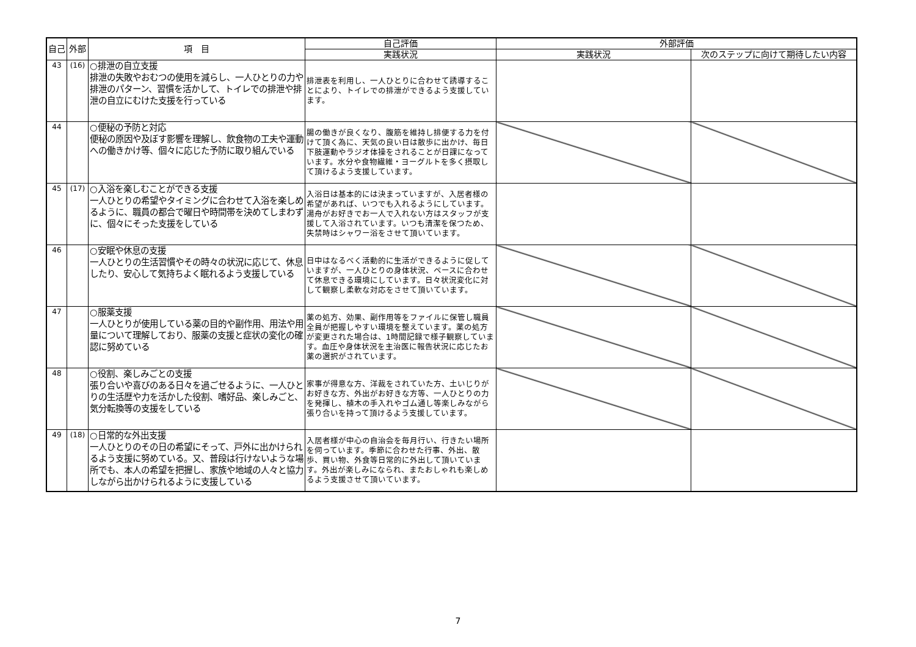| 自己 | 外部 | 項 目 | 自己評価 | 外部評価 | |
| --- | --- | --- | --- | --- | --- |
| | | | 実践状況 | 実践状況 | 次のステップに向けて期待したい内容 |
| 43 | (16) | ○排泄の自立支援 排泄の失敗やおむつの使用を減らし、一人ひとりの力や排泄のパターン、習慣を活かして、トイレでの排泄や排泄の自立にむけた支援を行っている | 排泄表を利用し、一人ひとりに合わせて誘導することにより、トイレでの排泄ができるよう支援しています。 | | |
| 44 | | ○便秘の予防と対応 便秘の原因や及ぼす影響を理解し、飲食物の工夫や運動への働きかけ等、個々に応じた予防に取り組んでいる | 腸の働きが良くなり、腹筋を維持し排便する力を付けて頂く為に、天気の良い日は散歩に出かけ、毎日下肢運動やラジオ体操をされることが日課になっています。水分や食物繊維・ヨーグルトを多く摂取して頂けるよう支援しています。 | | |
| 45 | (17) | ○入浴を楽しむことができる支援 一人ひとりの希望やタイミングに合わせて入浴を楽しめるように、職員の都合で曜日や時間帯を決めてしまわずに、個々にそった支援をしている | 入浴日は基本的には決まっていますが、入居者様の希望があれば、いつでも入れるようにしています。湯舟がお好きでお一人で入れない方はスタッフが支援して入浴されています。いつも清潔を保つため、失禁時はシャワー浴をさせて頂いています。 | | |
| 46 | | ○安眠や休息の支援 一人ひとりの生活習慣やその時々の状況に応じて、休息したり、安心して気持ちよく眠れるよう支援している | 日中はなるべく活動的に生活ができるように促していますが、一人ひとりの身体状況、ペースに合わせて休息できる環境にしています。日々状況変化に対して観察し柔軟な対応をさせて頂いています。 | | |
| 47 | | ○服薬支援 一人ひとりが使用している薬の目的や副作用、用法や用量について理解しており、服薬の支援と症状の変化の確認に努めている | 薬の処方、効果、副作用等をファイルに保管し職員全員が把握しやすい環境を整えています。薬の処方が変更された場合は、1時間記録で様子観察しています。血圧や身体状況を主治医に報告状況に応じたお薬の選択がされています。 | | |
| 48 | | ○役割、楽しみごとの支援 張り合いや喜びのある日々を過ごせるように、一人ひとりの生活歴や力を活かした役割、嗜好品、楽しみごと、気分転換等の支援をしている | 家事が得意な方、洋裁をされていた方、土いじりがお好きな方、外出がお好きな方等、一人ひとりの力を発揮し、植木の手入れやゴム通し等楽しみながら張り合いを持って頂けるよう支援しています。 | | |
| 49 | (18) | ○日常的な外出支援 一人ひとりのその日の希望にそって、戸外に出かけられるよう支援に努めている。又、普段は行けないような場所でも、本人の希望を把握し、家族や地域の人々と協力しながら出かけられるように支援している | 入居者様が中心の自治会を毎月行い、行きたい場所を伺っています。季節に合わせた行事、外出、散歩、買い物、外食等日常的に外出して頂いています。外出が楽しみになられ、またおしゃれも楽しめるよう支援させて頂いています。 | | |
7